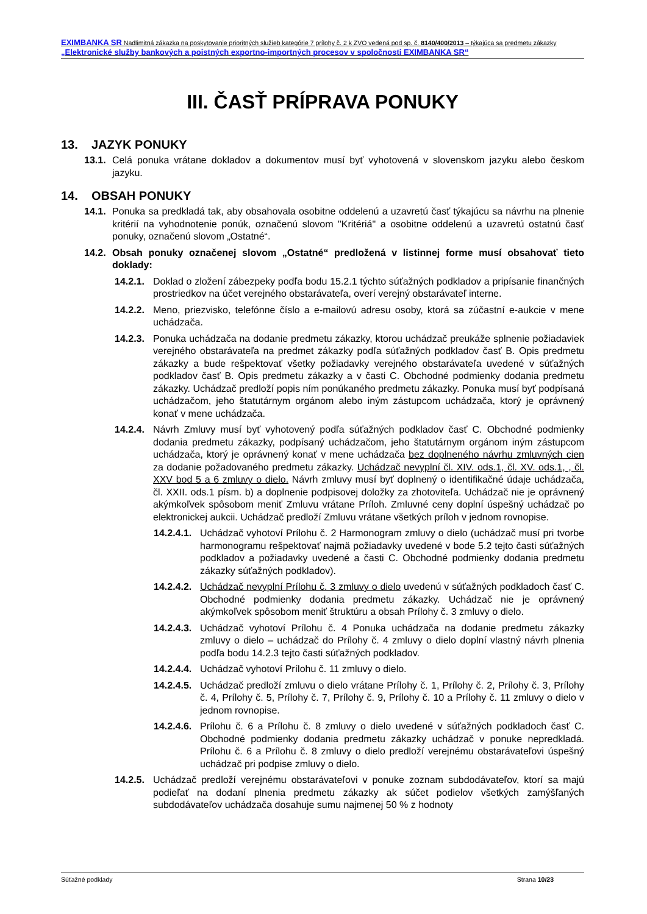EXIMBANKA SR Nadlimitná zákazka na poskytovanie prioritných služieb kategórie 7 prílohy č. 2 k ZVO vedená pod sp. č. 8140/400/2013 – týkajúca sa predmetu zákazky „Elektronické služby bankových a poistných exportno-importných procesov v spoločnosti EXIMBANKA SR“
III. ČASŤ PRÍPRAVA PONUKY
13. JAZYK PONUKY
13.1.
Celá ponuka vrátane dokladov a dokumentov musí byť vyhotovená v slovenskom jazyku alebo českom jazyku.
14. OBSAH PONUKY
14.1.
Ponuka sa predkladá tak, aby obsahovala osobitne oddelenú a uzavretú časť týkajúcu sa návrhu na plnenie kritérií na vyhodnotenie ponúk, označenú slovom "Kritériá" a osobitne oddelenú a uzavretú ostatnú časť ponuky, označenú slovom „Ostatné“.
14.2.
Obsah ponuky označenej slovom „Ostatné“ predložená v listinnej forme musí obsahovať tieto doklady:
14.2.1.
Doklad o zložení zábezpeky podľa bodu 15.2.1 týchto súťažných podkladov a pripísanie finančných prostriedkov na účet verejného obstarávateľa, overí verejný obstarávateľ interne.
14.2.2.
Meno, priezvisko, telefónne číslo a e-mailovú adresu osoby, ktorá sa zúčastní e-aukcie v mene uchádzača.
14.2.3.
Ponuka uchádzača na dodanie predmetu zákazky, ktorou uchádzač preukáže splnenie požiadaviek verejného obstarávateľa na predmet zákazky podľa súťažných podkladov časť B. Opis predmetu zákazky a bude rešpektovať všetky požiadavky verejného obstarávateľa uvedené v súťažných podkladov časť B. Opis predmetu zákazky a v časti C. Obchodné podmienky dodania predmetu zákazky. Uchádzač predloží popis ním ponúkaného predmetu zákazky. Ponuka musí byť podpísaná uchádzačom, jeho štatutárnym orgánom alebo iným zástupcom uchádzača, ktorý je oprávnený konať v mene uchádzača.
14.2.4.
Návrh Zmluvy musí byť vyhotovený podľa súťažných podkladov časť C. Obchodné podmienky dodania predmetu zákazky, podpísaný uchádzačom, jeho štatutárnym orgánom iným zástupcom uchádzača, ktorý je oprávnený konať v mene uchádzača bez doplneného návrhu zmluvných cien za dodanie požadovaného predmetu zákazky. Uchádzač nevyplní čl. XIV. ods.1, čl. XV. ods.1, , čl. XXV bod 5 a 6 zmluvy o dielo. Návrh zmluvy musí byť doplnený o identifikačné údaje uchádzača, čl. XXII. ods.1 písm. b) a doplnenie podpisovej doložky za zhotoviteľa. Uchádzač nie je oprávnený akýmkoľvek spôsobom meniť Zmluvu vrátane Príloh. Zmluvné ceny doplní úspešný uchádzač po elektronickej aukcii. Uchádzač predloží Zmluvu vrátane všetkých príloh v jednom rovnopise.
14.2.4.1.
Uchádzač vyhotoví Prílohu č. 2 Harmonogram zmluvy o dielo (uchádzač musí pri tvorbe harmonogramu rešpektovať najmä požiadavky uvedené v bode 5.2 tejto časti súťažných podkladov a požiadavky uvedené a časti C. Obchodné podmienky dodania predmetu zákazky súťažných podkladov).
14.2.4.2.
Uchádzač nevyplní Prílohu č. 3 zmluvy o dielo uvedenú v súťažných podkladoch časť C. Obchodné podmienky dodania predmetu zákazky. Uchádzač nie je oprávnený akýmkoľvek spôsobom meniť štruktúru a obsah Prílohy č. 3 zmluvy o dielo.
14.2.4.3.
Uchádzač vyhotoví Prílohu č. 4 Ponuka uchádzača na dodanie predmetu zákazky zmluvy o dielo – uchádzač do Prílohy č. 4 zmluvy o dielo doplní vlastný návrh plnenia podľa bodu 14.2.3 tejto časti súťažných podkladov.
14.2.4.4.
Uchádzač vyhotoví Prílohu č. 11 zmluvy o dielo.
14.2.4.5.
Uchádzač predloží zmluvu o dielo vrátane Prílohy č. 1, Prílohy č. 2, Prílohy č. 3, Prílohy č. 4, Prílohy č. 5, Prílohy č. 7, Prílohy č. 9, Prílohy č. 10 a Prílohy č. 11 zmluvy o dielo v jednom rovnopise.
14.2.4.6.
Prílohu č. 6 a Prílohu č. 8 zmluvy o dielo uvedené v súťažných podkladoch časť C. Obchodné podmienky dodania predmetu zákazky uchádzač v ponuke nepredkladá. Prílohu č. 6 a Prílohu č. 8 zmluvy o dielo predloží verejnému obstarávateľovi úspešný uchádzač pri podpise zmluvy o dielo.
14.2.5.
Uchádzač predloží verejnému obstarávateľovi v ponuke zoznam subdodávateľov, ktorí sa majú podieľať na dodaní plnenia predmetu zákazky ak súčet podielov všetkých zamýšľaných subdodávateľov uchádzača dosahuje sumu najmenej 50 % z hodnoty
Súťažné podklady Strana 10/23